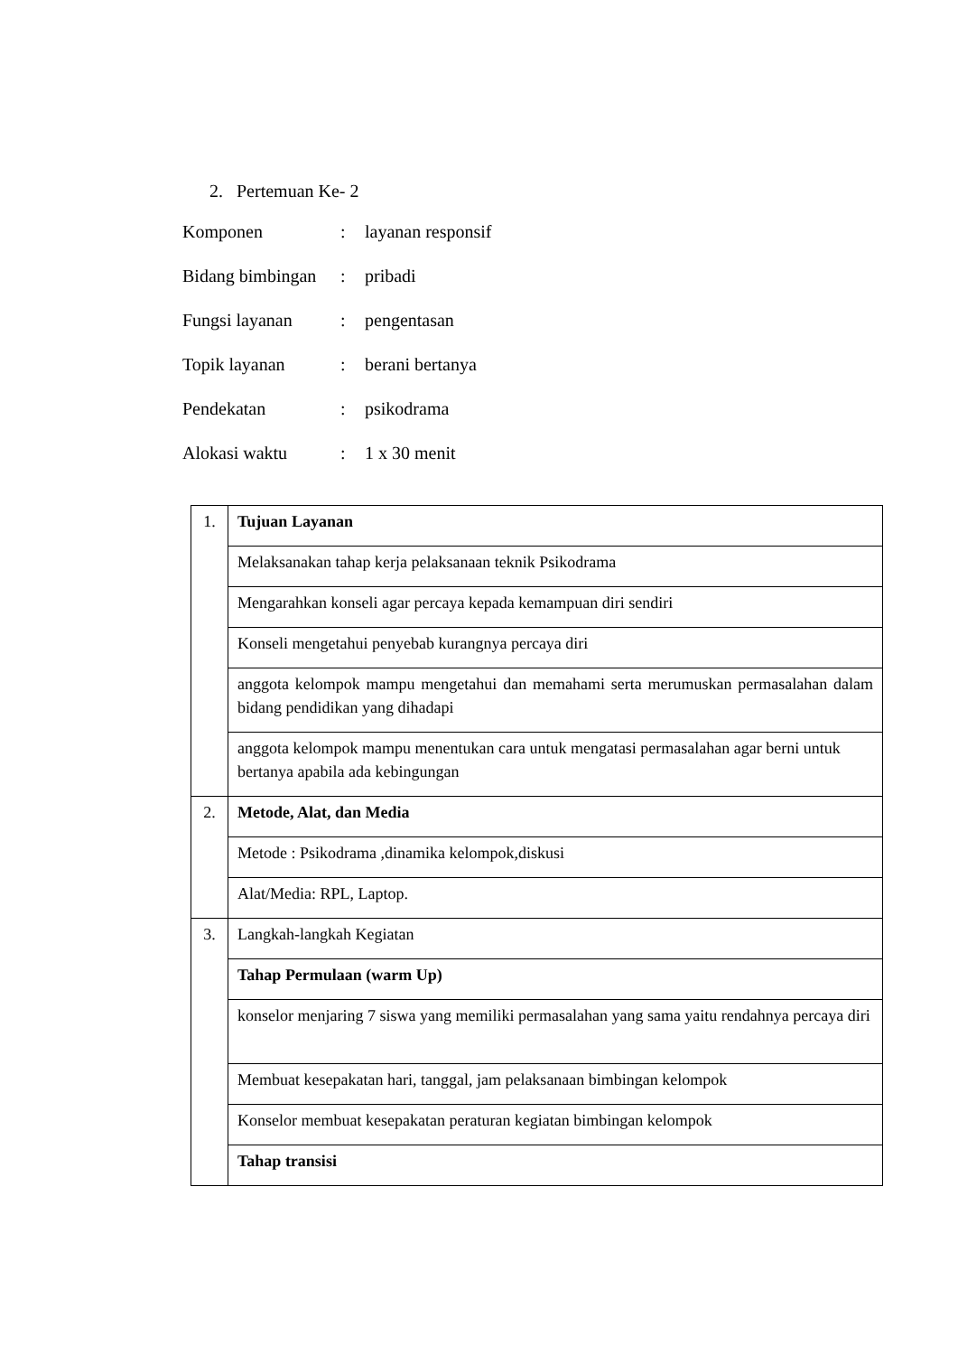2. Pertemuan Ke- 2
| Komponen | : | layanan responsif |
| Bidang bimbingan | : | pribadi |
| Fungsi layanan | : | pengentasan |
| Topik layanan | : | berani bertanya |
| Pendekatan | : | psikodrama |
| Alokasi waktu | : | 1 x 30 menit |
| 1. | Tujuan Layanan |
| | Melaksanakan tahap kerja pelaksanaan teknik Psikodrama |
| | Mengarahkan konseli agar percaya kepada kemampuan diri sendiri |
| | Konseli mengetahui penyebab kurangnya percaya diri |
| | anggota kelompok mampu mengetahui dan memahami serta merumuskan permasalahan dalam bidang pendidikan yang dihadapi |
| | anggota kelompok mampu menentukan cara untuk mengatasi permasalahan agar berni untuk bertanya apabila ada kebingungan |
| 2. | Metode, Alat, dan Media |
| | Metode : Psikodrama ,dinamika kelompok,diskusi |
| | Alat/Media: RPL, Laptop. |
| 3. | Langkah-langkah Kegiatan |
| | Tahap Permulaan (warm Up) |
| | konselor menjaring 7 siswa yang memiliki permasalahan yang sama yaitu rendahnya percaya diri |
| | Membuat kesepakatan hari, tanggal, jam pelaksanaan bimbingan kelompok |
| | Konselor membuat kesepakatan peraturan kegiatan bimbingan kelompok |
| | Tahap transisi |